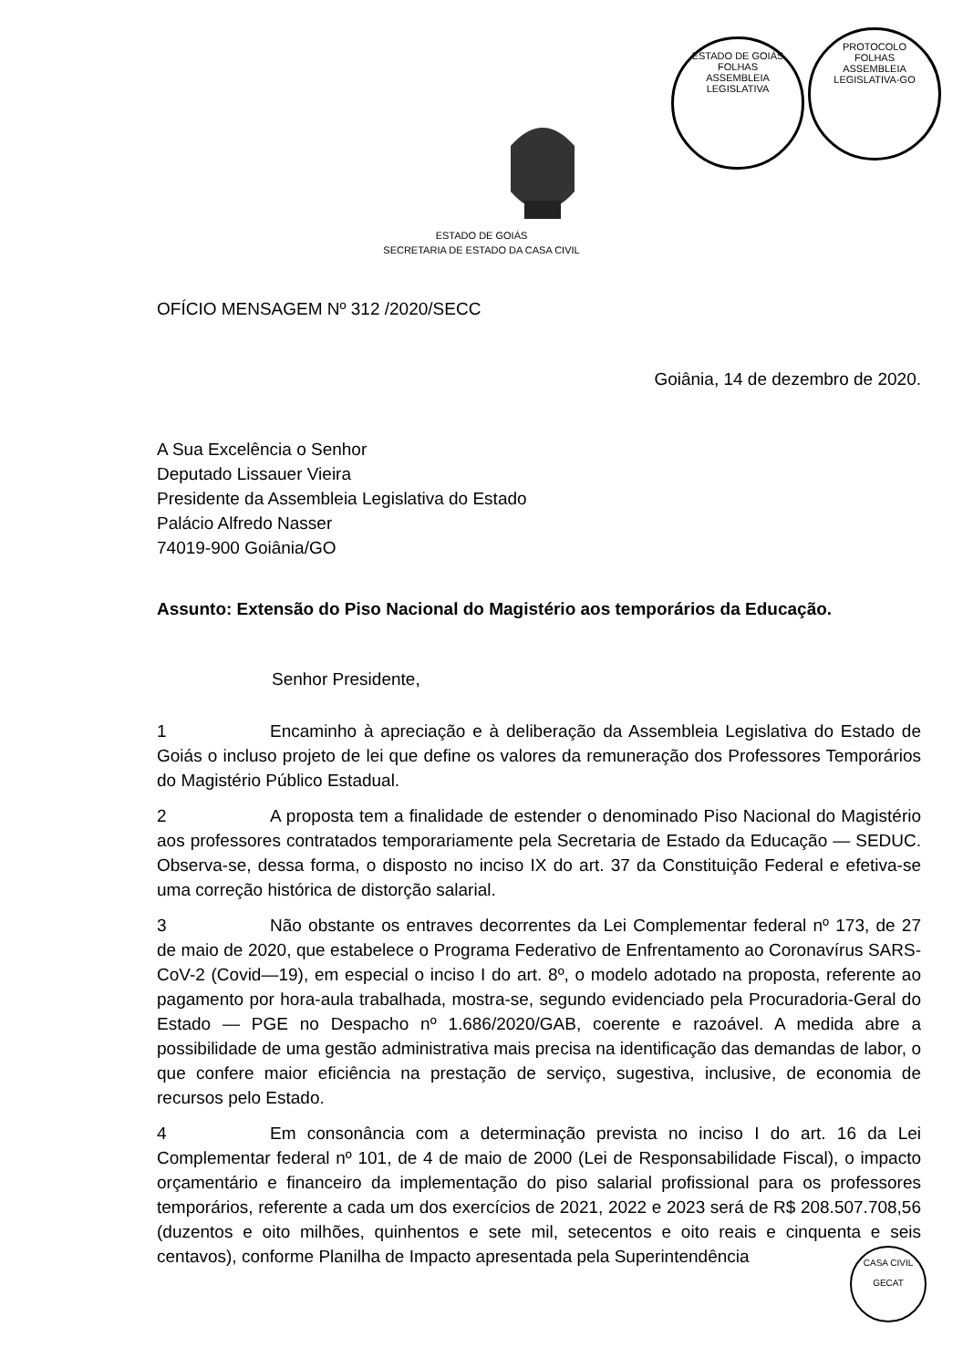ESTADO DE GOIÁS
FOLHAS
ASSEMBLEIA LEGISLATIVA
PROTOCOLO
FOLHAS
ASSEMBLEIA LEGISLATIVA-GO
ESTADO DE GOIÁS
SECRETARIA DE ESTADO DA CASA CIVIL
OFÍCIO MENSAGEM Nº 312 /2020/SECC
Goiânia, 14 de dezembro de 2020.
A Sua Excelência o Senhor
Deputado Lissauer Vieira
Presidente da Assembleia Legislativa do Estado
Palácio Alfredo Nasser
74019-900 Goiânia/GO
Assunto: Extensão do Piso Nacional do Magistério aos temporários da Educação.
Senhor Presidente,
1 Encaminho à apreciação e à deliberação da Assembleia Legislativa do Estado de Goiás o incluso projeto de lei que define os valores da remuneração dos Professores Temporários do Magistério Público Estadual.
2 A proposta tem a finalidade de estender o denominado Piso Nacional do Magistério aos professores contratados temporariamente pela Secretaria de Estado da Educação — SEDUC. Observa-se, dessa forma, o disposto no inciso IX do art. 37 da Constituição Federal e efetiva-se uma correção histórica de distorção salarial.
3 Não obstante os entraves decorrentes da Lei Complementar federal nº 173, de 27 de maio de 2020, que estabelece o Programa Federativo de Enfrentamento ao Coronavírus SARS-CoV-2 (Covid—19), em especial o inciso I do art. 8º, o modelo adotado na proposta, referente ao pagamento por hora-aula trabalhada, mostra-se, segundo evidenciado pela Procuradoria-Geral do Estado — PGE no Despacho nº 1.686/2020/GAB, coerente e razoável. A medida abre a possibilidade de uma gestão administrativa mais precisa na identificação das demandas de labor, o que confere maior eficiência na prestação de serviço, sugestiva, inclusive, de economia de recursos pelo Estado.
4 Em consonância com a determinação prevista no inciso I do art. 16 da Lei Complementar federal nº 101, de 4 de maio de 2000 (Lei de Responsabilidade Fiscal), o impacto orçamentário e financeiro da implementação do piso salarial profissional para os professores temporários, referente a cada um dos exercícios de 2021, 2022 e 2023 será de R$ 208.507.708,56 (duzentos e oito milhões, quinhentos e sete mil, setecentos e oito reais e cinquenta e seis centavos), conforme Planilha de Impacto apresentada pela Superintendência
CASA CIVIL
GECAT